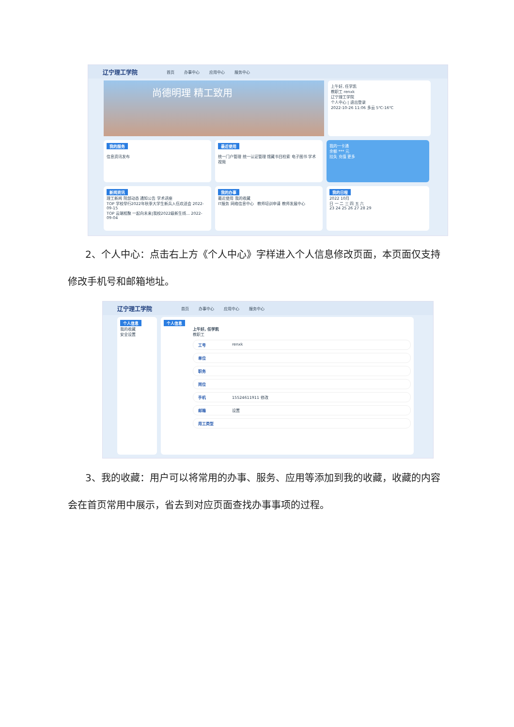辽宁理工学院 首页 办事中心 应用中心 服务中心
尚德明理 精工致用
上午好, 任学凯
教职工 renxk
辽宁理工学院
个人中心 | 退出登录
2022-10-26 11:06 多云 5℃-16℃
我的服务
信息资讯发布
最近使用
统一门户管理 统一认证管理 馆藏书目检索 电子图书 学术视频
我的一卡通
余额 *** 元
挂失 充值 更多
新闻资讯
理工新闻 院部动态 通知公告 学术讲座
TOP 学校举行2022年秋季大学生新兵入伍欢送会 2022-09-15
TOP 云端相聚 一起向未来|我校2022级新生线... 2022-09-04
我的办事
最近使用 我的收藏
IT服务 网络信息中心 教师培训申请 教师发展中心
我的日程
2022 10月
日 一 二 三 四 五 六
23 24 25 26 27 28 29
2、个人中心：点击右上方《个人中心》字样进入个人信息修改页面，本页面仅支持
修改手机号和邮箱地址。
辽宁理工学院 首页 办事中心 应用中心 服务中心
个人信息
我的收藏
安全设置
个人信息
上午好, 任学凯
教职工
工号 renxk
单位
职务
岗位
手机 15524611911 修改
邮箱 设置
用工类型
3、我的收藏：用户可以将常用的办事、服务、应用等添加到我的收藏，收藏的内容
会在首页常用中展示，省去到对应页面查找办事事项的过程。